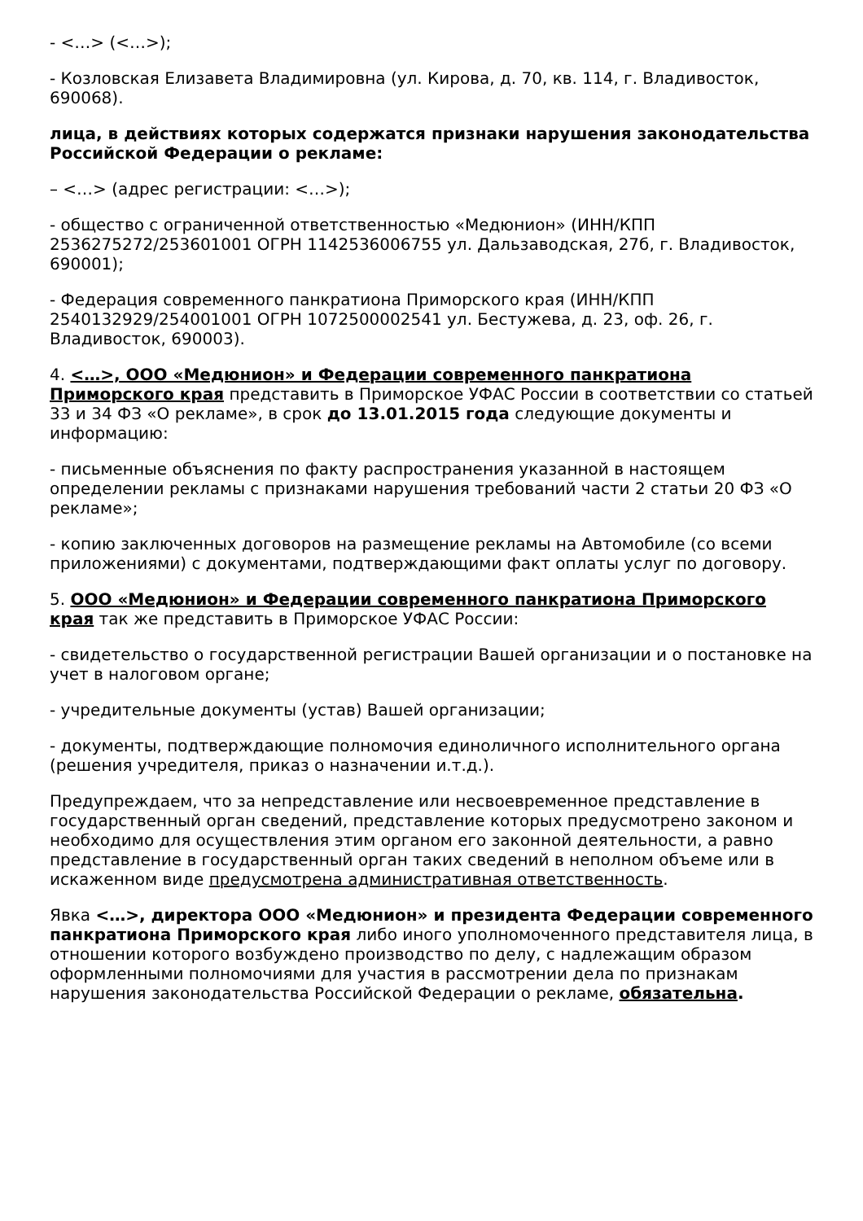- <…> (<…>);
- Козловская Елизавета Владимировна (ул. Кирова, д. 70, кв. 114, г. Владивосток, 690068).
лица, в действиях которых содержатся признаки нарушения законодательства Российской Федерации о рекламе:
– <…> (адрес регистрации: <…>);
- общество с ограниченной ответственностью «Медюнион» (ИНН/КПП 2536275272/253601001 ОГРН 1142536006755 ул. Дальзаводская, 27б, г. Владивосток, 690001);
- Федерация современного панкратиона Приморского края (ИНН/КПП 2540132929/254001001 ОГРН 1072500002541 ул. Бестужева, д. 23, оф. 26, г. Владивосток, 690003).
4. <…>, ООО «Медюнион» и Федерации современного панкратиона Приморского края представить в Приморское УФАС России в соответствии со статьей 33 и 34 ФЗ «О рекламе», в срок до 13.01.2015 года следующие документы и информацию:
- письменные объяснения по факту распространения указанной в настоящем определении рекламы с признаками нарушения требований части 2 статьи 20 ФЗ «О рекламе»;
- копию заключенных договоров на размещение рекламы на Автомобиле (со всеми приложениями) с документами, подтверждающими факт оплаты услуг по договору.
5. ООО «Медюнион» и Федерации современного панкратиона Приморского края так же представить в Приморское УФАС России:
- свидетельство о государственной регистрации Вашей организации и о постановке на учет в налоговом органе;
- учредительные документы (устав) Вашей организации;
- документы, подтверждающие полномочия единоличного исполнительного органа (решения учредителя, приказ о назначении и.т.д.).
Предупреждаем, что за непредставление или несвоевременное представление в государственный орган сведений, представление которых предусмотрено законом и необходимо для осуществления этим органом его законной деятельности, а равно представление в государственный орган таких сведений в неполном объеме или в искаженном виде предусмотрена административная ответственность.
Явка <…>, директора ООО «Медюнион» и президента Федерации современного панкратиона Приморского края либо иного уполномоченного представителя лица, в отношении которого возбуждено производство по делу, с надлежащим образом оформленными полномочиями для участия в рассмотрении дела по признакам нарушения законодательства Российской Федерации о рекламе, обязательна.